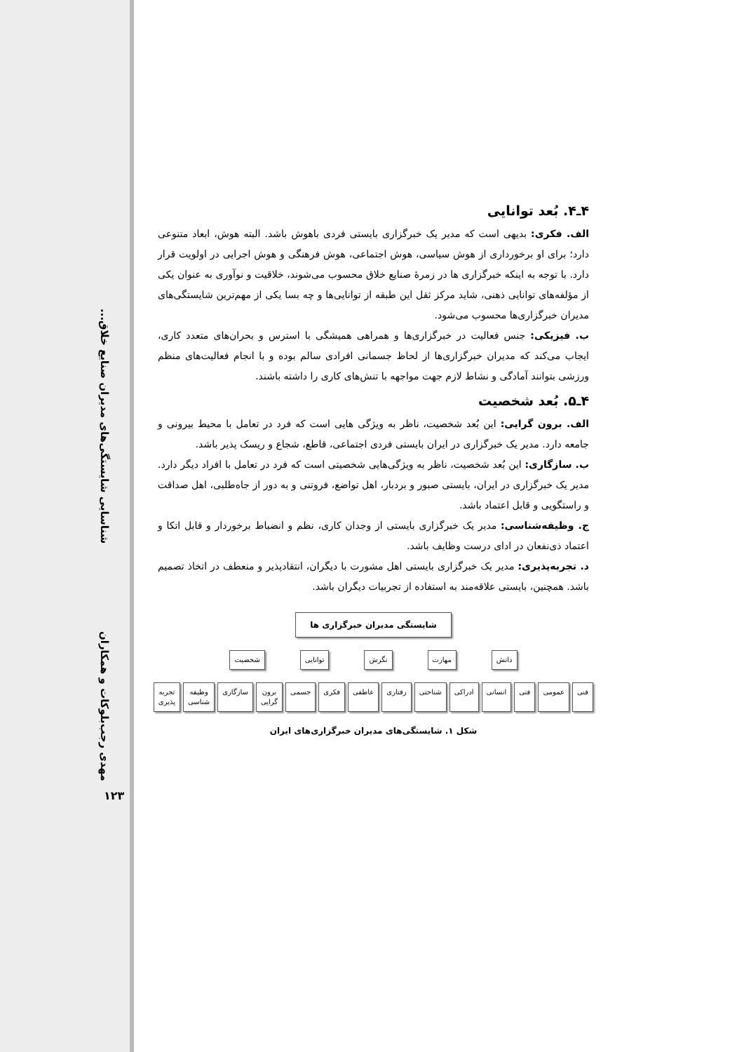شناسایی شایستگی‌های مدیران صنایع خلاق...
مهدی رجب‌بلوکات و همکاران
۱۲۳
۴ـ۴. بُعد توانایی
الف. فکری: بدیهی است که مدیر یک خبرگزاری بایستی فردی باهوش باشد. البته هوش، ابعاد متنوعی دارد؛ برای او برخورداری از هوش سیاسی، هوش اجتماعی، هوش فرهنگی و هوش اجرایی در اولویت قرار دارد. با توجه به اینکه خبرگزاری ها در زمرهٔ صنایع خلاق محسوب می‌شوند، خلاقیت و نوآوری به عنوان یکی از مؤلفه‌های توانایی ذهنی، شاید مرکز ثقل این طبقه از توانایی‌ها و چه بسا یکی از مهم‌ترین شایستگی‌های مدیران خبرگزاری‌ها محسوب می‌شود.
ب. فیزیکی: جنس فعالیت در خبرگزاری‌ها و همراهی همیشگی با استرس و بحران‌های متعدد کاری، ایجاب می‌کند که مدیران خبرگزاری‌ها از لحاظ جسمانی افرادی سالم بوده و با انجام فعالیت‌های منظم ورزشی بتوانند آمادگی و نشاط لازم جهت مواجهه با تنش‌های کاری را داشته باشند.
۴ـ۵. بُعد شخصیت
الف. برون گرایی: این بُعد شخصیت، ناظر به ویژگی هایی است که فرد در تعامل با محیط بیرونی و جامعه دارد. مدیر یک خبرگزاری در ایران بایستی فردی اجتماعی، قاطع، شجاع و ریسک پذیر باشد.
ب. سازگاری: این بُعد شخصیت، ناظر به ویژگی‌هایی شخصیتی است که فرد در تعامل با افراد دیگر دارد. مدیر یک خبرگزاری در ایران، بایستی صبور و بردبار، اهل تواضع، فروتنی و به دور از جاه‌طلبی، اهل صداقت و راستگویی و قابل اعتماد باشد.
ج. وظیفه‌شناسی: مدیر یک خبرگزاری بایستی از وجدان کاری، نظم و انضباط برخوردار و قابل اتکا و اعتماد ذی‌نفعان در ادای درست وظایف باشد.
د. تجربه‌پذیری: مدیر یک خبرگزاری بایستی اهل مشورت با دیگران، انتقادپذیر و منعطف در اتخاذ تصمیم باشد. همچنین، بایستی علاقه‌مند به استفاده از تجربیات دیگران باشد.
شایستگی مدیران خبرگزاری ها
دانش مهارت نگرش توانایی شخصیت
فنی عمومی فنی انسانی ادراکی شناختی رفتاری عاطفی فکری جسمی برون گرایی سازگاری وظیفه شناسی تجربه پذیری
شکل ۱. شایستگی‌های مدیران خبرگزاری‌های ایران